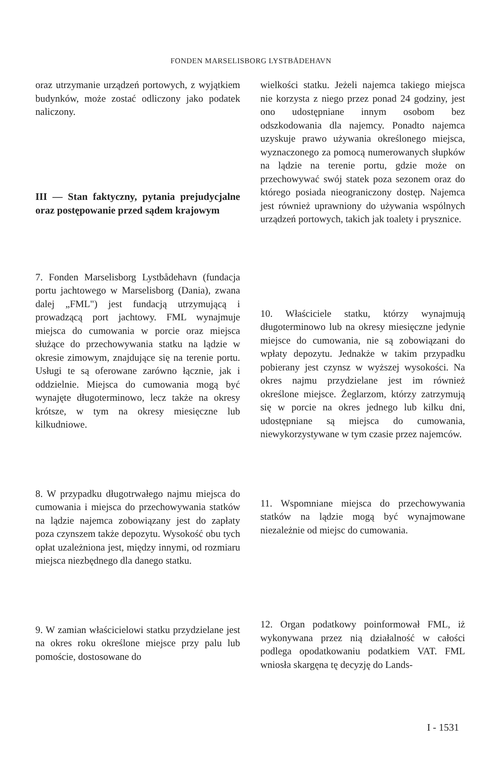FONDEN MARSELISBORG LYSTBÅDEHAVN
oraz utrzymanie urządzeń portowych, z wyjątkiem budynków, może zostać odliczony jako podatek naliczony.
III — Stan faktyczny, pytania prejudycjalne oraz postępowanie przed sądem krajowym
7. Fonden Marselisborg Lystbådehavn (fundacja portu jachtowego w Marselisborg (Dania), zwana dalej „FML") jest fundacją utrzymującą i prowadzącą port jachtowy. FML wynajmuje miejsca do cumowania w porcie oraz miejsca służące do przechowywania statku na lądzie w okresie zimowym, znajdujące się na terenie portu. Usługi te są oferowane zarówno łącznie, jak i oddzielnie. Miejsca do cumowania mogą być wynajęte długoterminowo, lecz także na okresy krótsze, w tym na okresy miesięczne lub kilkudniowe.
8. W przypadku długotrwałego najmu miejsca do cumowania i miejsca do przechowywania statków na lądzie najemca zobowiązany jest do zapłaty poza czynszem także depozytu. Wysokość obu tych opłat uzależniona jest, między innymi, od rozmiaru miejsca niezbędnego dla danego statku.
9. W zamian właścicielowi statku przydzielane jest na okres roku określone miejsce przy palu lub pomoście, dostosowane do
wielkości statku. Jeżeli najemca takiego miejsca nie korzysta z niego przez ponad 24 godziny, jest ono udostępniane innym osobom bez odszkodowania dla najemcy. Ponadto najemca uzyskuje prawo używania określonego miejsca, wyznaczonego za pomocą numerowanych słupków na lądzie na terenie portu, gdzie może on przechowywać swój statek poza sezonem oraz do którego posiada nieograniczony dostęp. Najemca jest również uprawniony do używania wspólnych urządzeń portowych, takich jak toalety i prysznice.
10. Właściciele statku, którzy wynajmują długoterminowo lub na okresy miesięczne jedynie miejsce do cumowania, nie są zobowiązani do wpłaty depozytu. Jednakże w takim przypadku pobierany jest czynsz w wyższej wysokości. Na okres najmu przydzielane jest im również określone miejsce. Żeglarzom, którzy zatrzymują się w porcie na okres jednego lub kilku dni, udostępniane są miejsca do cumowania, niewykorzystywane w tym czasie przez najemców.
11. Wspomniane miejsca do przechowywania statków na lądzie mogą być wynajmowane niezależnie od miejsc do cumowania.
12. Organ podatkowy poinformował FML, iż wykonywana przez nią działalność w całości podlega opodatkowaniu podatkiem VAT. FML wniosła skargęna tę decyzję do Lands-
I - 1531